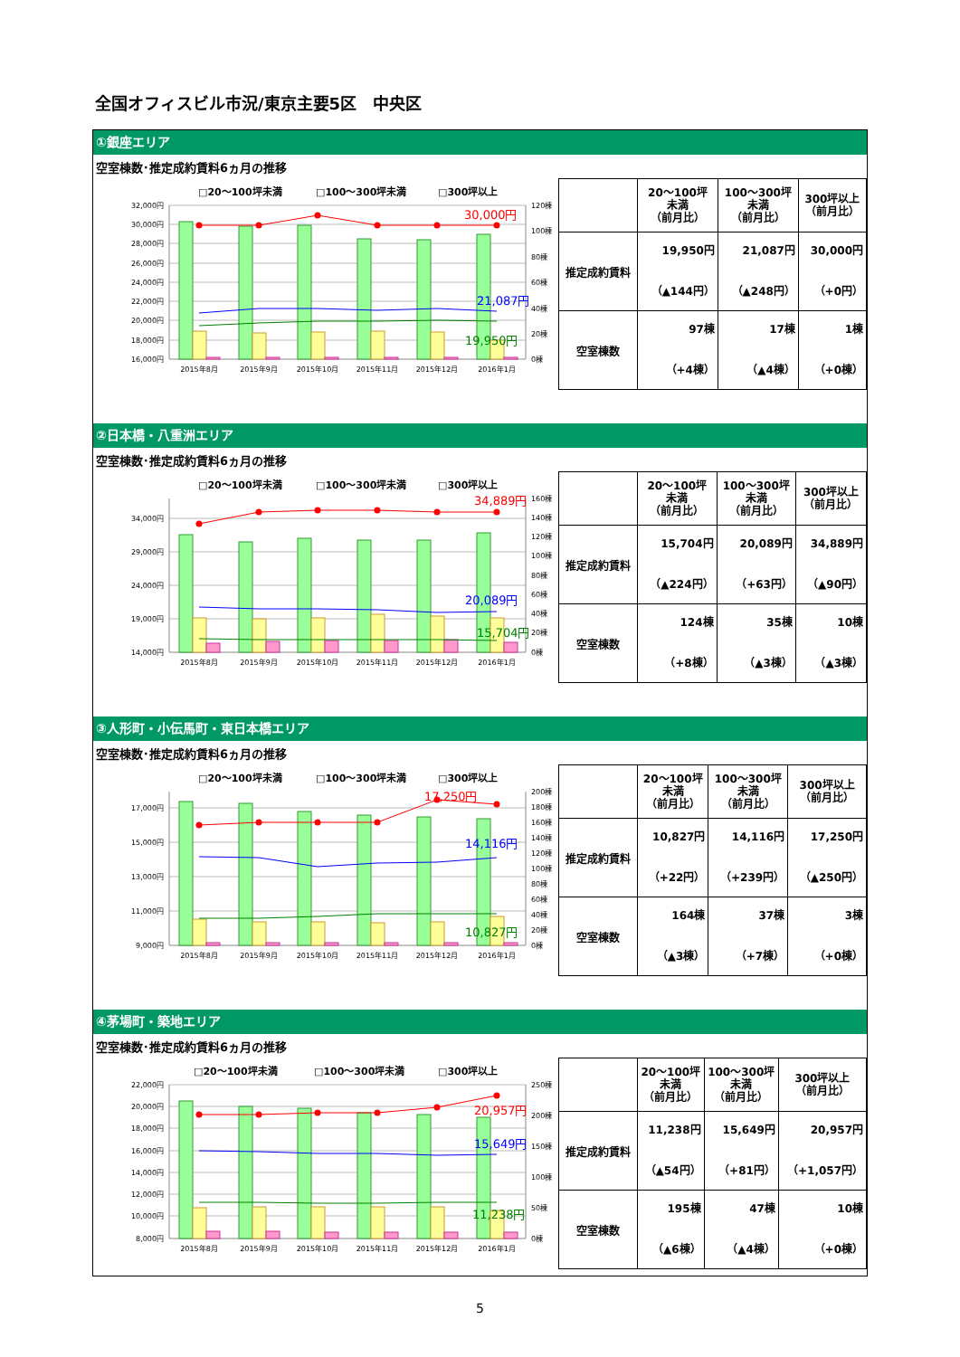全国オフィスビル市況/東京主要5区　中央区
①銀座エリア
空室棟数･推定成約賃料6ヵ月の推移
□20～100坪未満
□100～300坪未満
□300坪以上
32,000円
30,000円
28,000円
26,000円
24,000円
22,000円
20,000円
18,000円
16,000円
120棟
100棟
80棟
60棟
40棟
20棟
0棟
30,000円
21,087円
19,950円
2015年8月
2015年9月
2015年10月
2015年11月
2015年12月
2016年1月
| | 20～100坪 未満 （前月比） | 100～300坪 未満 （前月比） | 300坪以上 （前月比） |
| --- | --- | --- | --- |
| 推定成約賃料 | 19,950円 （▲144円） | 21,087円 （▲248円） | 30,000円 （+0円） |
| 空室棟数 | 97棟 （+4棟） | 17棟 （▲4棟） | 1棟 （+0棟） |
②日本橋・八重洲エリア
空室棟数･推定成約賃料6ヵ月の推移
□20～100坪未満
□100～300坪未満
□300坪以上
34,000円
29,000円
24,000円
19,000円
14,000円
160棟
140棟
120棟
100棟
80棟
60棟
40棟
20棟
0棟
34,889円
20,089円
15,704円
2015年8月
2015年9月
2015年10月
2015年11月
2015年12月
2016年1月
| | 20～100坪 未満 （前月比） | 100～300坪 未満 （前月比） | 300坪以上 （前月比） |
| --- | --- | --- | --- |
| 推定成約賃料 | 15,704円 （▲224円） | 20,089円 （+63円） | 34,889円 （▲90円） |
| 空室棟数 | 124棟 （+8棟） | 35棟 （▲3棟） | 10棟 （▲3棟） |
③人形町・小伝馬町・東日本橋エリア
空室棟数･推定成約賃料6ヵ月の推移
□20～100坪未満
□100～300坪未満
□300坪以上
17,000円
15,000円
13,000円
11,000円
9,000円
200棟
180棟
160棟
140棟
120棟
100棟
80棟
60棟
40棟
20棟
0棟
17,250円
14,116円
10,827円
2015年8月
2015年9月
2015年10月
2015年11月
2015年12月
2016年1月
| | 20～100坪 未満 （前月比） | 100～300坪 未満 （前月比） | 300坪以上 （前月比） |
| --- | --- | --- | --- |
| 推定成約賃料 | 10,827円 （+22円） | 14,116円 （+239円） | 17,250円 （▲250円） |
| 空室棟数 | 164棟 （▲3棟） | 37棟 （+7棟） | 3棟 （+0棟） |
④茅場町・築地エリア
空室棟数･推定成約賃料6ヵ月の推移
□20～100坪未満
□100～300坪未満
□300坪以上
22,000円
20,000円
18,000円
16,000円
14,000円
12,000円
10,000円
8,000円
250棟
200棟
150棟
100棟
50棟
0棟
20,957円
15,649円
11,238円
2015年8月
2015年9月
2015年10月
2015年11月
2015年12月
2016年1月
| | 20～100坪 未満 （前月比） | 100～300坪 未満 （前月比） | 300坪以上 （前月比） |
| --- | --- | --- | --- |
| 推定成約賃料 | 11,238円 （▲54円） | 15,649円 （+81円） | 20,957円 （+1,057円） |
| 空室棟数 | 195棟 （▲6棟） | 47棟 （▲4棟） | 10棟 （+0棟） |
5